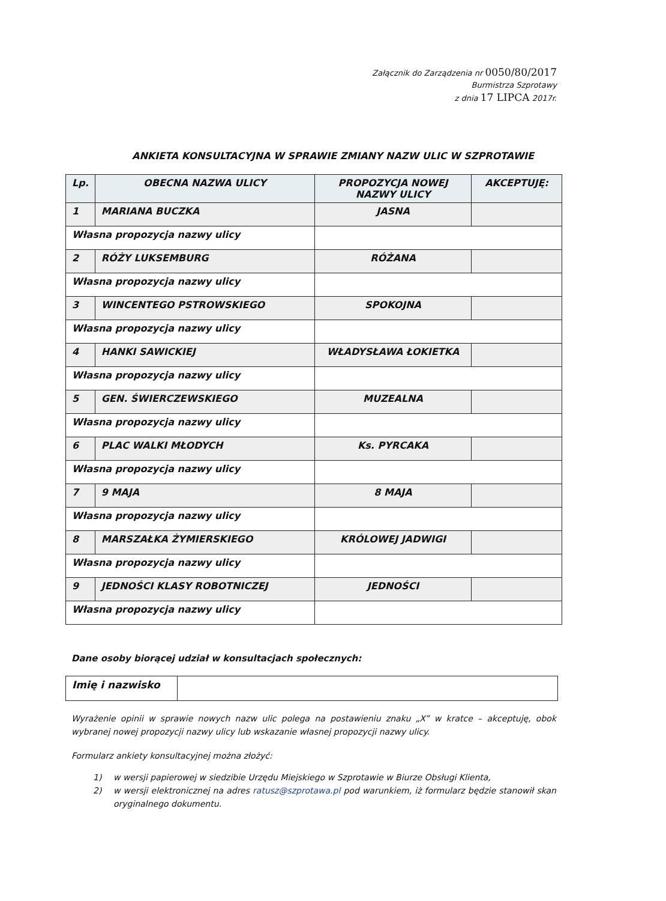Załącznik do Zarządzenia nr 0050/80/2017
Burmistrza Szprotawy
z dnia 17 LIPCA 2017r.
ANKIETA KONSULTACYJNA W SPRAWIE ZMIANY NAZW ULIC W SZPROTAWIE
| Lp. | OBECNA NAZWA ULICY | PROPOZYCJA NOWEJ NAZWY ULICY | AKCEPTUJĘ: |
| --- | --- | --- | --- |
| 1 | MARIANA BUCZKA | JASNA | |
| Własna propozycja nazwy ulicy | | | |
| 2 | RÓŻY LUKSEMBURG | RÓŻANA | |
| Własna propozycja nazwy ulicy | | | |
| 3 | WINCENTEGO PSTROWSKIEGO | SPOKOJNA | |
| Własna propozycja nazwy ulicy | | | |
| 4 | HANKI SAWICKIEJ | WŁADYSŁAWA ŁOKIETKA | |
| Własna propozycja nazwy ulicy | | | |
| 5 | GEN. ŚWIERCZEWSKIEGO | MUZEALNA | |
| Własna propozycja nazwy ulicy | | | |
| 6 | PLAC WALKI MŁODYCH | Ks. PYRCAKA | |
| Własna propozycja nazwy ulicy | | | |
| 7 | 9 MAJA | 8 MAJA | |
| Własna propozycja nazwy ulicy | | | |
| 8 | MARSZAŁKA ŻYMIERSKIEGO | KRÓLOWEJ JADWIGI | |
| Własna propozycja nazwy ulicy | | | |
| 9 | JEDNOŚCI KLASY ROBOTNICZEJ | JEDNOŚCI | |
| Własna propozycja nazwy ulicy | | | |
Dane osoby biorącej udział w konsultacjach społecznych:
| Imię i nazwisko | |
Wyrażenie opinii w sprawie nowych nazw ulic polega na postawieniu znaku „X” w kratce – akceptuję, obok wybranej nowej propozycji nazwy ulicy lub wskazanie własnej propozycji nazwy ulicy.
Formularz ankiety konsultacyjnej można złożyć:
1) w wersji papierowej w siedzibie Urzędu Miejskiego w Szprotawie w Biurze Obsługi Klienta,
2) w wersji elektronicznej na adres ratusz@szprotawa.pl pod warunkiem, iż formularz będzie stanowił skan oryginalnego dokumentu.